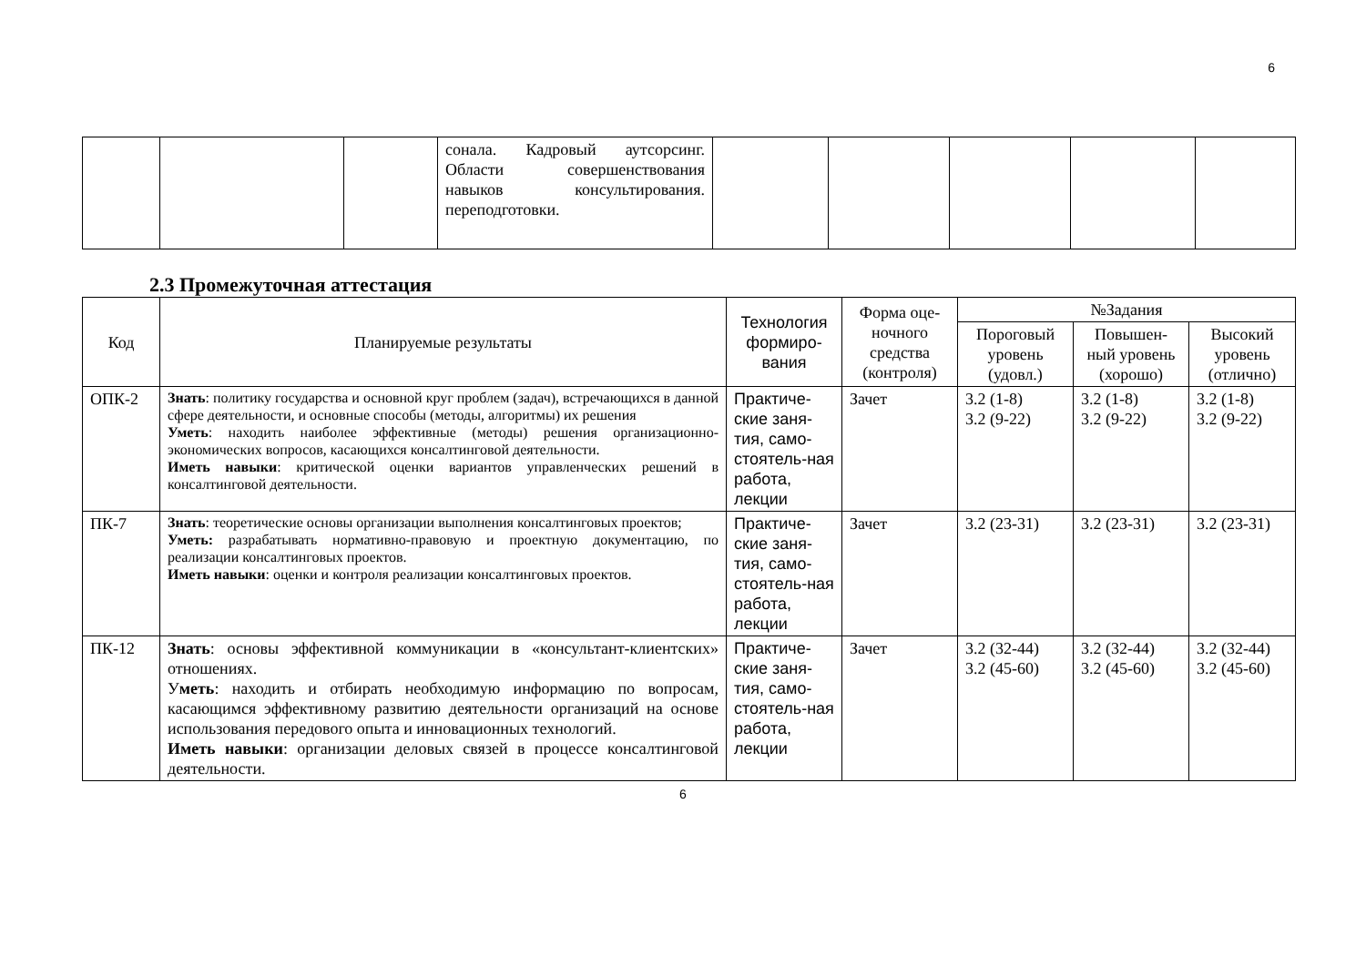6
| | | | сонала. Кадровый аутсорсинг. Области совершенствования навыков консультирования. переподготовки. | | | | | |
2.3 Промежуточная аттестация
| Код | Планируемые результаты | Технология формиро-вания | Форма оце-ночного средства (контроля) | №Задания | | |
| --- | --- | --- | --- | --- | --- | --- |
| | | | | Пороговый уровень (удовл.) | Повышен-ный уровень (хорошо) | Высокий уровень (отлично) |
| ОПК-2 | Знать : политику государства и основной круг проблем (задач), встречающихся в данной сфере деятельности, и основные способы (методы, алгоритмы) их решения Уметь : находить наиболее эффективные (методы) решения организационно- экономических вопросов, касающихся консалтинговой деятельности. Иметь навыки : критической оценки вариантов управленческих решений в консалтинговой деятельности. | Практиче-ские заня-тия, само-стоятель-ная работа, лекции | Зачет | 3.2 (1-8) 3.2 (9-22) | 3.2 (1-8) 3.2 (9-22) | 3.2 (1-8) 3.2 (9-22) |
| ПК-7 | Знать : теоретические основы организации выполнения консалтинговых проектов; Уметь: разрабатывать нормативно-правовую и проектную документацию, по реализации консалтинговых проектов. Иметь навыки : оценки и контроля реализации консалтинговых проектов. | Практиче-ские заня-тия, само-стоятель-ная работа, лекции | Зачет | 3.2 (23-31) | 3.2 (23-31) | 3.2 (23-31) |
| ПК-12 | Знать : основы эффективной коммуникации в «консультант-клиентских» отношениях. У меть : находить и отбирать необходимую информацию по вопросам, касающимся эффективному развитию деятельности организаций на основе использования передового опыта и инновационных технологий. Иметь навыки : организации деловых связей в процессе консалтинговой деятельности. | Практиче-ские заня-тия, само-стоятель-ная работа, лекции | Зачет | 3.2 (32-44) 3.2 (45-60) | 3.2 (32-44) 3.2 (45-60) | 3.2 (32-44) 3.2 (45-60) |
6